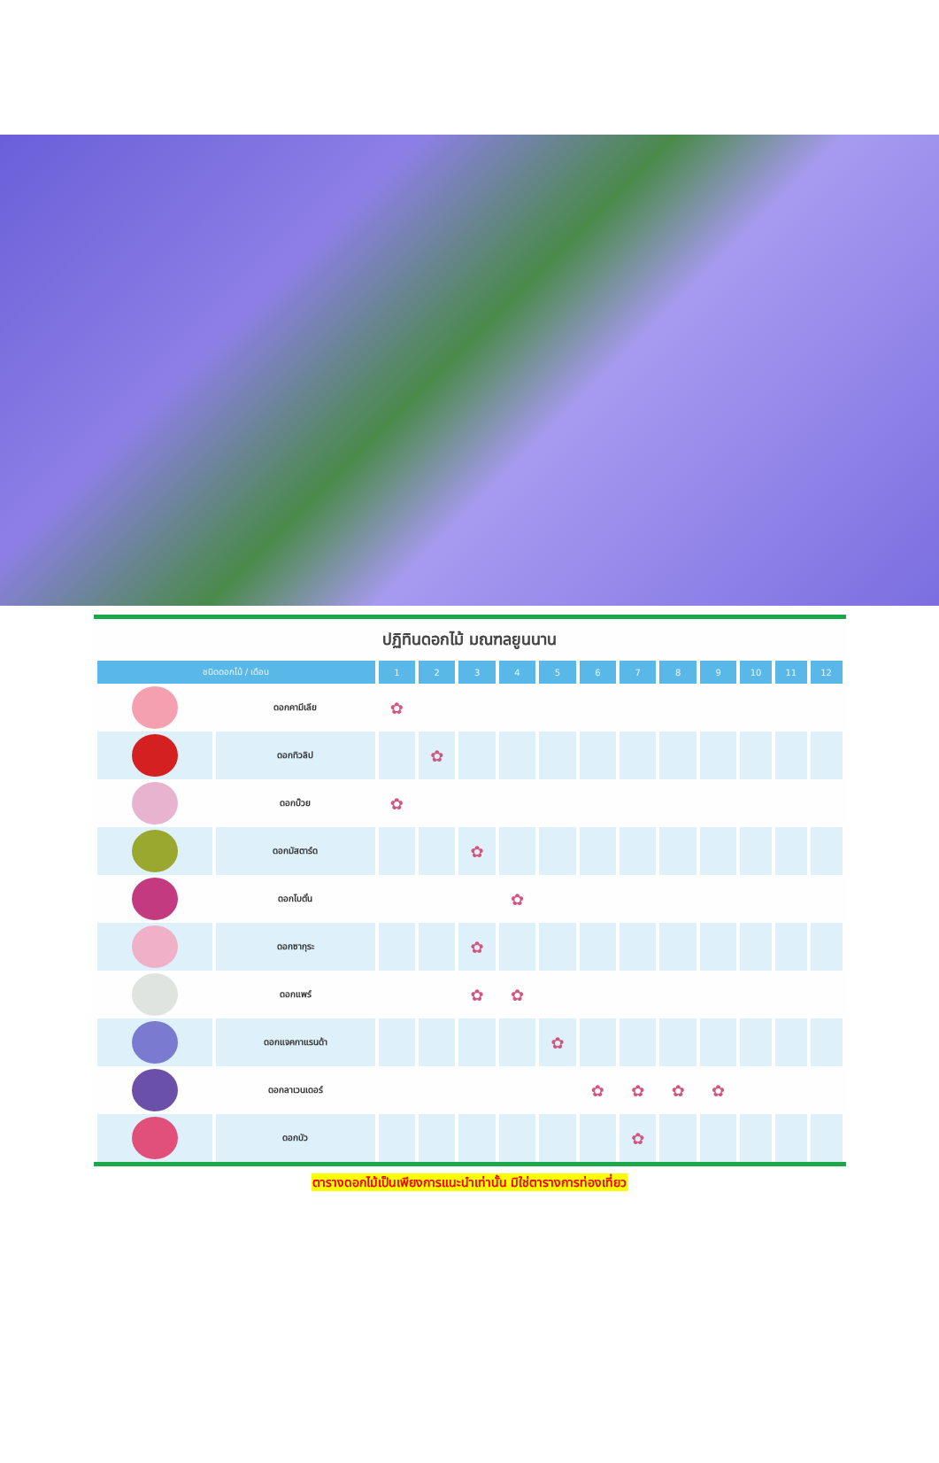ปฏิทินดอกไม้ มณฑลยูนนาน
| ชนิดดอกไม้ / เดือน | | 1 | 2 | 3 | 4 | 5 | 6 | 7 | 8 | 9 | 10 | 11 | 12 |
| --- | --- | --- | --- | --- | --- | --- | --- | --- | --- | --- | --- | --- | --- |
| | ดอกคามีเลีย | ✿ | | | | | | | | | | | |
| | ดอกทิวลิป | | ✿ | | | | | | | | | | |
| | ดอกบ๊วย | ✿ | | | | | | | | | | | |
| | ดอกมัสตาร์ด | | | ✿ | | | | | | | | | |
| | ดอกโบตั๋น | | | | ✿ | | | | | | | | |
| | ดอกซากุระ | | | ✿ | | | | | | | | | |
| | ดอกแพร์ | | | ✿ | ✿ | | | | | | | | |
| | ดอกแจคกาแรนด้า | | | | | ✿ | | | | | | | |
| | ดอกลาเวนเดอร์ | | | | | | ✿ | ✿ | ✿ | ✿ | | | |
| | ดอกบัว | | | | | | | ✿ | | | | | |
ตารางดอกไม้เป็นเพียงการแนะนำเท่านั้น มิใช่ตารางการท่องเที่ยว